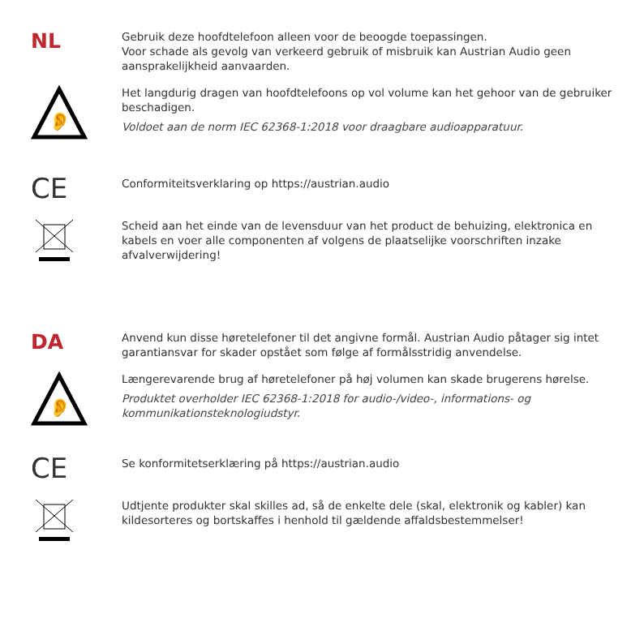NL
Gebruik deze hoofdtelefoon alleen voor de beoogde toepassingen.
Voor schade als gevolg van verkeerd gebruik of misbruik kan Austrian Audio geen aansprakelijkheid aanvaarden.
👂
Het langdurig dragen van hoofdtelefoons op vol volume kan het gehoor van de gebruiker beschadigen.
Voldoet aan de norm IEC 62368-1:2018 voor draagbare audioapparatuur.
CE
Conformiteitsverklaring op https://austrian.audio
Scheid aan het einde van de levensduur van het product de behuizing, elektronica en kabels en voer alle componenten af volgens de plaatselijke voorschriften inzake afvalverwijdering!
DA
Anvend kun disse høretelefoner til det angivne formål. Austrian Audio påtager sig intet garantiansvar for skader opstået som følge af formålsstridig anvendelse.
👂
Længerevarende brug af høretelefoner på høj volumen kan skade brugerens hørelse.
Produktet overholder IEC 62368-1:2018 for audio-/video-, informations- og kommunikationsteknologiudstyr.
CE
Se konformitetserklæring på https://austrian.audio
Udtjente produkter skal skilles ad, så de enkelte dele (skal, elektronik og kabler) kan kildesorteres og bortskaffes i henhold til gældende affaldsbestemmelser!